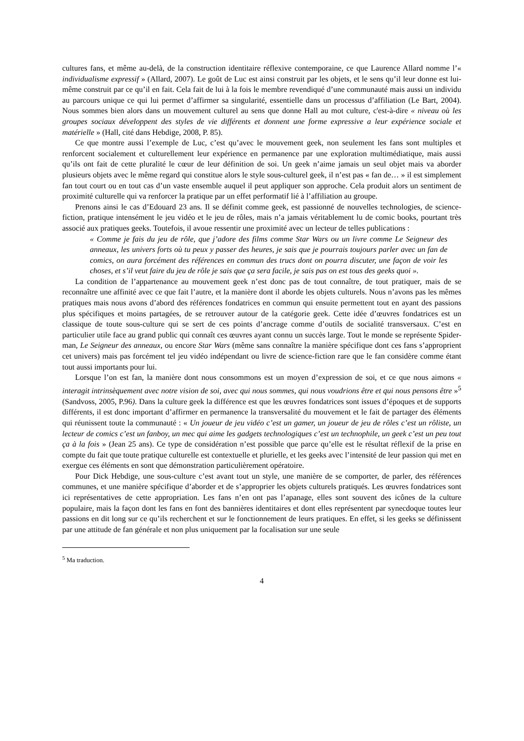cultures fans, et même au-delà, de la construction identitaire réflexive contemporaine, ce que Laurence Allard nomme l’« individualisme expressif » (Allard, 2007). Le goût de Luc est ainsi construit par les objets, et le sens qu’il leur donne est lui-même construit par ce qu’il en fait. Cela fait de lui à la fois le membre revendiqué d’une communauté mais aussi un individu au parcours unique ce qui lui permet d’affirmer sa singularité, essentielle dans un processus d’affiliation (Le Bart, 2004). Nous sommes bien alors dans un mouvement culturel au sens que donne Hall au mot culture, c'est-à-dire « niveau où les groupes sociaux développent des styles de vie différents et donnent une forme expressive a leur expérience sociale et matérielle » (Hall, cité dans Hebdige, 2008, P. 85).
Ce que montre aussi l’exemple de Luc, c’est qu’avec le mouvement geek, non seulement les fans sont multiples et renforcent socialement et culturellement leur expérience en permanence par une exploration multimédiatique, mais aussi qu’ils ont fait de cette pluralité le cœur de leur définition de soi. Un geek n’aime jamais un seul objet mais va aborder plusieurs objets avec le même regard qui constitue alors le style sous-culturel geek, il n’est pas « fan de… » il est simplement fan tout court ou en tout cas d’un vaste ensemble auquel il peut appliquer son approche. Cela produit alors un sentiment de proximité culturelle qui va renforcer la pratique par un effet performatif lié à l’affiliation au groupe.
Prenons ainsi le cas d’Edouard 23 ans. Il se définit comme geek, est passionné de nouvelles technologies, de science-fiction, pratique intensément le jeu vidéo et le jeu de rôles, mais n’a jamais véritablement lu de comic books, pourtant très associé aux pratiques geeks. Toutefois, il avoue ressentir une proximité avec un lecteur de telles publications :
« Comme je fais du jeu de rôle, que j’adore des films comme Star Wars ou un livre comme Le Seigneur des anneaux, les univers forts où tu peux y passer des heures, je sais que je pourrais toujours parler avec un fan de comics, on aura forcément des références en commun des trucs dont on pourra discuter, une façon de voir les choses, et s’il veut faire du jeu de rôle je sais que ça sera facile, je sais pas on est tous des geeks quoi ».
La condition de l’appartenance au mouvement geek n’est donc pas de tout connaître, de tout pratiquer, mais de se reconnaître une affinité avec ce que fait l’autre, et la manière dont il aborde les objets culturels. Nous n’avons pas les mêmes pratiques mais nous avons d’abord des références fondatrices en commun qui ensuite permettent tout en ayant des passions plus spécifiques et moins partagées, de se retrouver autour de la catégorie geek. Cette idée d’œuvres fondatrices est un classique de toute sous-culture qui se sert de ces points d’ancrage comme d’outils de socialité transversaux. C’est en particulier utile face au grand public qui connaît ces œuvres ayant connu un succès large. Tout le monde se représente Spider-man, Le Seigneur des anneaux, ou encore Star Wars (même sans connaître la manière spécifique dont ces fans s’approprient cet univers) mais pas forcément tel jeu vidéo indépendant ou livre de science-fiction rare que le fan considère comme étant tout aussi importants pour lui.
Lorsque l’on est fan, la manière dont nous consommons est un moyen d’expression de soi, et ce que nous aimons « interagit intrinsèquement avec notre vision de soi, avec qui nous sommes, qui nous voudrions être et qui nous pensons être »<sup>5</sup> (Sandvoss, 2005, P.96). Dans la culture geek la différence est que les œuvres fondatrices sont issues d’époques et de supports différents, il est donc important d’affirmer en permanence la transversalité du mouvement et le fait de partager des éléments qui réunissent toute la communauté : « Un joueur de jeu vidéo c’est un gamer, un joueur de jeu de rôles c’est un rôliste, un lecteur de comics c’est un fanboy, un mec qui aime les gadgets technologiques c’est un technophile, un geek c’est un peu tout ça à la fois » (Jean 25 ans). Ce type de considération n’est possible que parce qu’elle est le résultat réflexif de la prise en compte du fait que toute pratique culturelle est contextuelle et plurielle, et les geeks avec l’intensité de leur passion qui met en exergue ces éléments en sont que démonstration particulièrement opératoire.
Pour Dick Hebdige, une sous-culture c’est avant tout un style, une manière de se comporter, de parler, des références communes, et une manière spécifique d’aborder et de s’approprier les objets culturels pratiqués. Les œuvres fondatrices sont ici représentatives de cette appropriation. Les fans n’en ont pas l’apanage, elles sont souvent des icônes de la culture populaire, mais la façon dont les fans en font des bannières identitaires et dont elles représentent par synecdoque toutes leur passions en dit long sur ce qu’ils recherchent et sur le fonctionnement de leurs pratiques. En effet, si les geeks se définissent par une attitude de fan générale et non plus uniquement par la focalisation sur une seule
<sup>5</sup> Ma traduction.
4